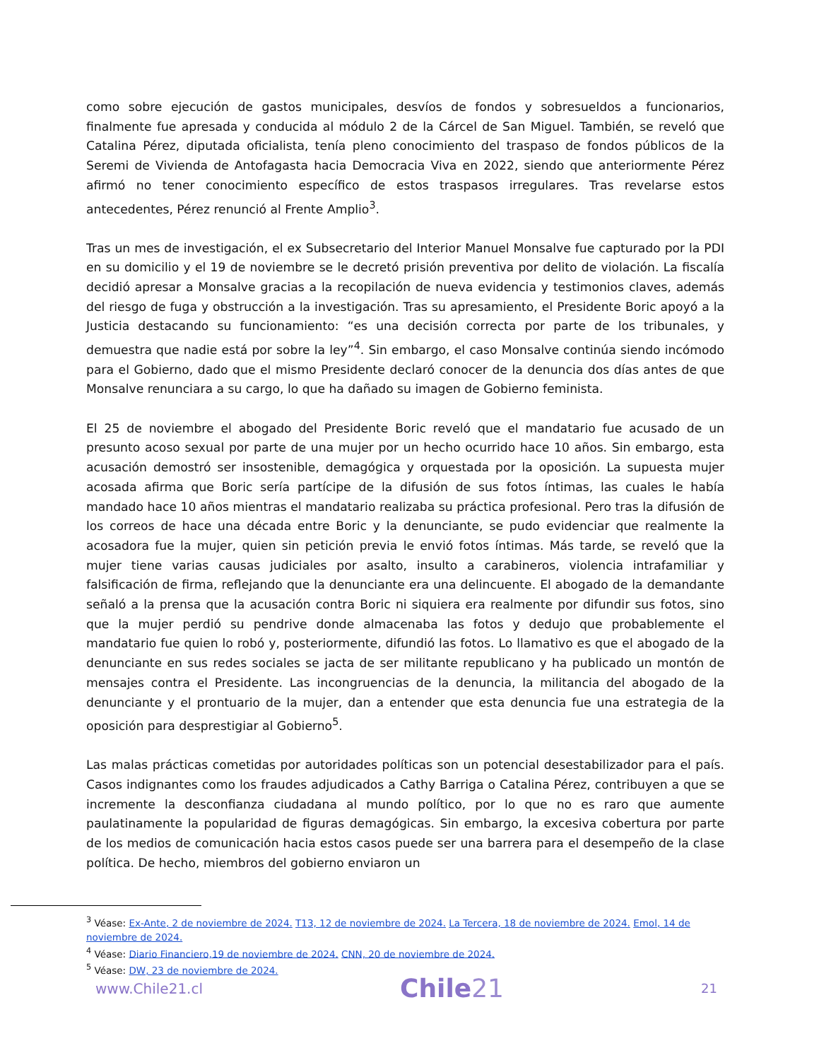como sobre ejecución de gastos municipales, desvíos de fondos y sobresueldos a funcionarios, finalmente fue apresada y conducida al módulo 2 de la Cárcel de San Miguel. También, se reveló que Catalina Pérez, diputada oficialista, tenía pleno conocimiento del traspaso de fondos públicos de la Seremi de Vivienda de Antofagasta hacia Democracia Viva en 2022, siendo que anteriormente Pérez afirmó no tener conocimiento específico de estos traspasos irregulares. Tras revelarse estos antecedentes, Pérez renunció al Frente Amplio<sup>3</sup>.
Tras un mes de investigación, el ex Subsecretario del Interior Manuel Monsalve fue capturado por la PDI en su domicilio y el 19 de noviembre se le decretó prisión preventiva por delito de violación. La fiscalía decidió apresar a Monsalve gracias a la recopilación de nueva evidencia y testimonios claves, además del riesgo de fuga y obstrucción a la investigación. Tras su apresamiento, el Presidente Boric apoyó a la Justicia destacando su funcionamiento: “es una decisión correcta por parte de los tribunales, y demuestra que nadie está por sobre la ley”<sup>4</sup>. Sin embargo, el caso Monsalve continúa siendo incómodo para el Gobierno, dado que el mismo Presidente declaró conocer de la denuncia dos días antes de que Monsalve renunciara a su cargo, lo que ha dañado su imagen de Gobierno feminista.
El 25 de noviembre el abogado del Presidente Boric reveló que el mandatario fue acusado de un presunto acoso sexual por parte de una mujer por un hecho ocurrido hace 10 años. Sin embargo, esta acusación demostró ser insostenible, demagógica y orquestada por la oposición. La supuesta mujer acosada afirma que Boric sería partícipe de la difusión de sus fotos íntimas, las cuales le había mandado hace 10 años mientras el mandatario realizaba su práctica profesional. Pero tras la difusión de los correos de hace una década entre Boric y la denunciante, se pudo evidenciar que realmente la acosadora fue la mujer, quien sin petición previa le envió fotos íntimas. Más tarde, se reveló que la mujer tiene varias causas judiciales por asalto, insulto a carabineros, violencia intrafamiliar y falsificación de firma, reflejando que la denunciante era una delincuente. El abogado de la demandante señaló a la prensa que la acusación contra Boric ni siquiera era realmente por difundir sus fotos, sino que la mujer perdió su pendrive donde almacenaba las fotos y dedujo que probablemente el mandatario fue quien lo robó y, posteriormente, difundió las fotos. Lo llamativo es que el abogado de la denunciante en sus redes sociales se jacta de ser militante republicano y ha publicado un montón de mensajes contra el Presidente. Las incongruencias de la denuncia, la militancia del abogado de la denunciante y el prontuario de la mujer, dan a entender que esta denuncia fue una estrategia de la oposición para desprestigiar al Gobierno<sup>5</sup>.
Las malas prácticas cometidas por autoridades políticas son un potencial desestabilizador para el país. Casos indignantes como los fraudes adjudicados a Cathy Barriga o Catalina Pérez, contribuyen a que se incremente la desconfianza ciudadana al mundo político, por lo que no es raro que aumente paulatinamente la popularidad de figuras demagógicas. Sin embargo, la excesiva cobertura por parte de los medios de comunicación hacia estos casos puede ser una barrera para el desempeño de la clase política. De hecho, miembros del gobierno enviaron un
<sup>3</sup> Véase: Ex-Ante, 2 de noviembre de 2024. T13, 12 de noviembre de 2024. La Tercera, 18 de noviembre de 2024. Emol, 14 de noviembre de 2024.
<sup>4</sup> Véase: Diario Financiero,19 de noviembre de 2024. CNN, 20 de noviembre de 2024.
<sup>5</sup> Véase: DW, 23 de noviembre de 2024.
www.Chile21.cl
Chile21
21